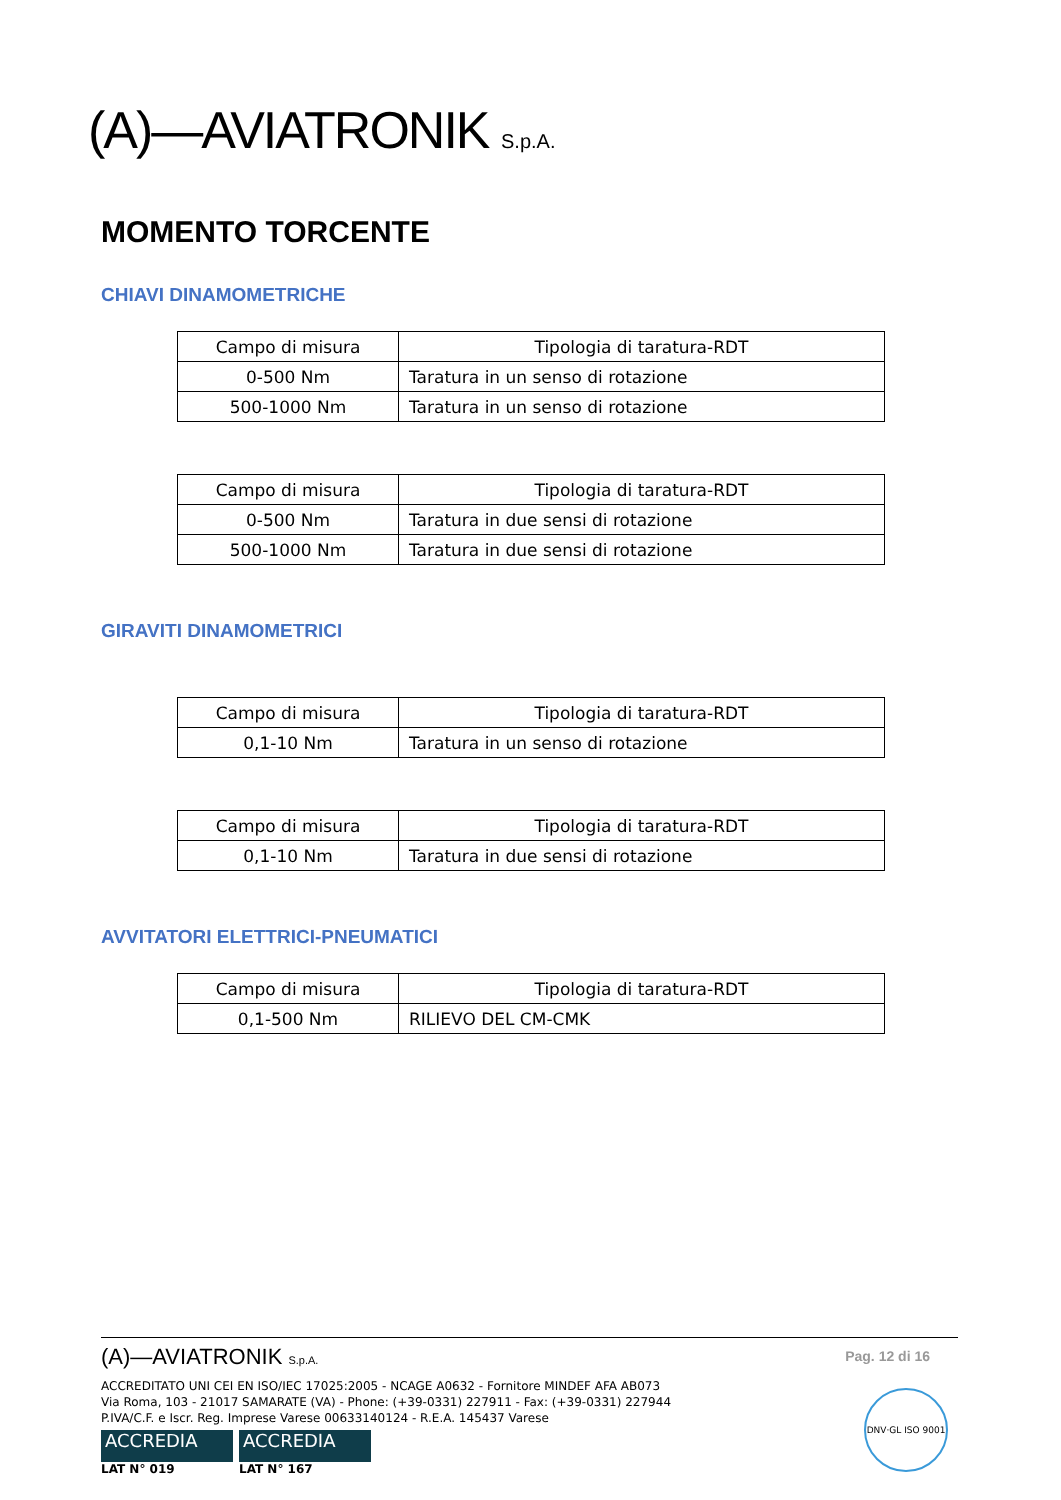(A)—AVIATRONIK S.p.A.
MOMENTO TORCENTE
CHIAVI DINAMOMETRICHE
| Campo di misura | Tipologia di taratura-RDT |
| 0-500 Nm | Taratura in un senso di rotazione |
| 500-1000 Nm | Taratura in un senso di rotazione |
| Campo di misura | Tipologia di taratura-RDT |
| 0-500 Nm | Taratura in due sensi di rotazione |
| 500-1000 Nm | Taratura in due sensi di rotazione |
GIRAVITI DINAMOMETRICI
| Campo di misura | Tipologia di taratura-RDT |
| 0,1-10 Nm | Taratura in un senso di rotazione |
| Campo di misura | Tipologia di taratura-RDT |
| 0,1-10 Nm | Taratura in due sensi di rotazione |
AVVITATORI ELETTRICI-PNEUMATICI
| Campo di misura | Tipologia di taratura-RDT |
| 0,1-500 Nm | RILIEVO DEL CM-CMK |
Pag. 12 di 16
(A)—AVIATRONIK S.p.A.
ACCREDITATO UNI CEI EN ISO/IEC 17025:2005 - NCAGE A0632 - Fornitore MINDEF AFA AB073
Via Roma, 103 - 21017 SAMARATE (VA) - Phone: (+39-0331) 227911 - Fax: (+39-0331) 227944
P.IVA/C.F. e Iscr. Reg. Imprese Varese 00633140124 - R.E.A. 145437 Varese
ACCREDIA ACCREDIA
LAT N° 019 LAT N° 167
DNV·GL ISO 9001